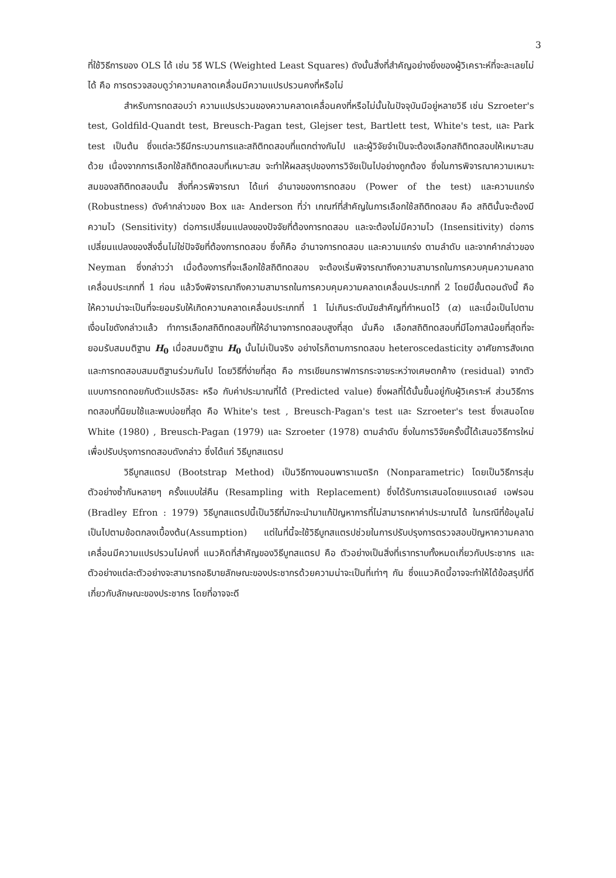3
ที่ใช้วิธีการของ OLS ได้ เช่น วิธี WLS (Weighted Least Squares) ดังนั้นสิ่งที่สำคัญอย่างยิ่งของผู้วิเคราะห์ที่จะละเลยไม่ได้ คือ การตรวจสอบดูว่าความคลาดเคลื่อนมีความแปรปรวนคงที่หรือไม่
สำหรับการทดสอบว่า ความแปรปรวนของความคลาดเคลื่อนคงที่หรือไม่นั้นในปัจจุบันมีอยู่หลายวิธี เช่น Szroeter's test, Goldfild-Quandt test, Breusch-Pagan test, Glejser test, Bartlett test, White's test, และ Park test เป็นต้น ซึ่งแต่ละวิธีมีกระบวนการและสถิติทดสอบที่แตกต่างกันไป และผู้วิจัยจำเป็นจะต้องเลือกสถิติทดสอบให้เหมาะสมด้วย เนื่องจากการเลือกใช้สถิติทดสอบที่เหมาะสม จะทำให้ผลสรุปของการวิจัยเป็นไปอย่างถูกต้อง ซึ่งในการพิจารณาความเหมาะสมของสถิติทดสอบนั้น สิ่งที่ควรพิจารณา ได้แก่ อำนาจของการทดสอบ (Power of the test) และความแกร่ง (Robustness) ดังคำกล่าวของ Box และ Anderson ที่ว่า เกณฑ์ที่สำคัญในการเลือกใช้สถิติทดสอบ คือ สถิตินั้นจะต้องมีความไว (Sensitivity) ต่อการเปลี่ยนแปลงของปัจจัยที่ต้องการทดสอบ และจะต้องไม่มีความไว (Insensitivity) ต่อการเปลี่ยนแปลงของสิ่งอื่นไม่ใช่ปัจจัยที่ต้องการทดสอบ ซึ่งก็คือ อำนาจการทดสอบ และความแกร่ง ตามลำดับ และจากคำกล่าวของ Neyman ซึ่งกล่าวว่า เมื่อต้องการที่จะเลือกใช้สถิติทดสอบ จะต้องเริ่มพิจารณาถึงความสามารถในการควบคุมความคลาดเคลื่อนประเภทที่ 1 ก่อน แล้วจึงพิจารณาถึงความสามารถในการควบคุมความคลาดเคลื่อนประเภทที่ 2 โดยมีขั้นตอนดังนี้ คือ ให้ความน่าจะเป็นที่จะยอมรับให้เกิดความคลาดเคลื่อนประเภทที่ 1 ไม่เกินระดับนัยสำคัญที่กำหนดไว้ (α) และเมื่อเป็นไปตามเงื่อนไขดังกล่าวแล้ว ทำการเลือกสถิติทดสอบที่ให้อำนาจการทดสอบสูงที่สุด นั่นคือ เลือกสถิติทดสอบที่มีโอกาสน้อยที่สุดที่จะยอมรับสมมติฐาน H<sub>0</sub> เมื่อสมมติฐาน H<sub>0</sub> นั้นไม่เป็นจริง อย่างไรก็ตามการทดสอบ heteroscedasticity อาศัยการสังเกตและการทดสอบสมมติฐานร่วมกันไป โดยวิธีที่ง่ายที่สุด คือ การเขียนกราฟการกระจายระหว่างเศษตกค้าง (residual) จากตัวแบบการถดถอยกับตัวแปรอิสระ หรือ กับค่าประมาณที่ได้ (Predicted value) ซึ่งผลที่ได้นั้นขึ้นอยู่กับผู้วิเคราะห์ ส่วนวิธีการทดสอบที่นิยมใช้และพบบ่อยที่สุด คือ White's test , Breusch-Pagan's test และ Szroeter's test ซึ่งเสนอโดย White (1980) , Breusch-Pagan (1979) และ Szroeter (1978) ตามลำดับ ซึ่งในการวิจัยครั้งนี้ได้เสนอวิธีการใหม่เพื่อปรับปรุงการทดสอบดังกล่าว ซึ่งได้แก่ วิธีบูทสแตรป
วิธีบูทสแตรป (Bootstrap Method) เป็นวิธีทางนอนพาราเมตริก (Nonparametric) โดยเป็นวิธีการสุ่มตัวอย่างซ้ำกันหลายๆ ครั้งแบบใส่คืน (Resampling with Replacement) ซึ่งได้รับการเสนอโดยแบรดเลย์ เอฟรอน (Bradley Efron : 1979) วิธีบูทสแตรปนี้เป็นวิธีที่มักจะนำมาแก้ปัญหาการที่ไม่สามารถหาค่าประมาณได้ ในกรณีที่ข้อมูลไม่เป็นไปตามข้อตกลงเบื้องต้น(Assumption) แต่ในที่นี้จะใช้วิธีบูทสแตรปช่วยในการปรับปรุงการตรวจสอบปัญหาความคลาดเคลื่อนมีความแปรปรวนไม่คงที่ แนวคิดที่สำคัญของวิธีบูทสแตรป คือ ตัวอย่างเป็นสิ่งที่เราทราบทั้งหมดเกี่ยวกับประชากร และตัวอย่างแต่ละตัวอย่างจะสามารถอธิบายลักษณะของประชากรด้วยความน่าจะเป็นที่เท่าๆ กัน ซึ่งแนวคิดนี้อาจจะทำให้ได้ข้อสรุปที่ดีเกี่ยวกับลักษณะของประชากร โดยที่อาจจะดี